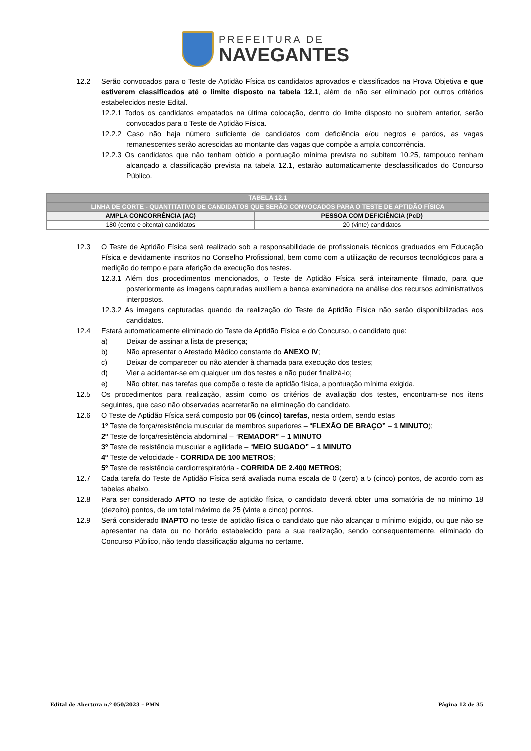PREFEITURA DE
NAVEGANTES
12.2 Serão convocados para o Teste de Aptidão Física os candidatos aprovados e classificados na Prova Objetiva e que estiverem classificados até o limite disposto na tabela 12.1, além de não ser eliminado por outros critérios estabelecidos neste Edital.
12.2.1 Todos os candidatos empatados na última colocação, dentro do limite disposto no subitem anterior, serão convocados para o Teste de Aptidão Física.
12.2.2 Caso não haja número suficiente de candidatos com deficiência e/ou negros e pardos, as vagas remanescentes serão acrescidas ao montante das vagas que compõe a ampla concorrência.
12.2.3 Os candidatos que não tenham obtido a pontuação mínima prevista no subitem 10.25, tampouco tenham alcançado a classificação prevista na tabela 12.1, estarão automaticamente desclassificados do Concurso Público.
| TABELA 12.1 | |
| --- | --- |
| LINHA DE CORTE - QUANTITATIVO DE CANDIDATOS QUE SERÃO CONVOCADOS PARA O TESTE DE APTIDÃO FÍSICA | |
| AMPLA CONCORRÊNCIA (AC) | PESSOA COM DEFICIÊNCIA (PcD) |
| 180 (cento e oitenta) candidatos | 20 (vinte) candidatos |
12.3 O Teste de Aptidão Física será realizado sob a responsabilidade de profissionais técnicos graduados em Educação Física e devidamente inscritos no Conselho Profissional, bem como com a utilização de recursos tecnológicos para a medição do tempo e para aferição da execução dos testes.
12.3.1 Além dos procedimentos mencionados, o Teste de Aptidão Física será inteiramente filmado, para que posteriormente as imagens capturadas auxiliem a banca examinadora na análise dos recursos administrativos interpostos.
12.3.2 As imagens capturadas quando da realização do Teste de Aptidão Física não serão disponibilizadas aos candidatos.
12.4 Estará automaticamente eliminado do Teste de Aptidão Física e do Concurso, o candidato que:
a) Deixar de assinar a lista de presença;
b) Não apresentar o Atestado Médico constante do ANEXO IV;
c) Deixar de comparecer ou não atender à chamada para execução dos testes;
d) Vier a acidentar-se em qualquer um dos testes e não puder finalizá-lo;
e) Não obter, nas tarefas que compõe o teste de aptidão física, a pontuação mínima exigida.
12.5 Os procedimentos para realização, assim como os critérios de avaliação dos testes, encontram-se nos itens seguintes, que caso não observadas acarretarão na eliminação do candidato.
12.6 O Teste de Aptidão Física será composto por 05 (cinco) tarefas, nesta ordem, sendo estas
1º Teste de força/resistência muscular de membros superiores – “FLEXÃO DE BRAÇO” – 1 MINUTO);
2º Teste de força/resistência abdominal – “REMADOR” – 1 MINUTO
3º Teste de resistência muscular e agilidade – “MEIO SUGADO” – 1 MINUTO
4º Teste de velocidade - CORRIDA DE 100 METROS;
5º Teste de resistência cardiorrespiratória - CORRIDA DE 2.400 METROS;
12.7 Cada tarefa do Teste de Aptidão Física será avaliada numa escala de 0 (zero) a 5 (cinco) pontos, de acordo com as tabelas abaixo.
12.8 Para ser considerado APTO no teste de aptidão física, o candidato deverá obter uma somatória de no mínimo 18 (dezoito) pontos, de um total máximo de 25 (vinte e cinco) pontos.
12.9 Será considerado INAPTO no teste de aptidão física o candidato que não alcançar o mínimo exigido, ou que não se apresentar na data ou no horário estabelecido para a sua realização, sendo consequentemente, eliminado do Concurso Público, não tendo classificação alguma no certame.
Edital de Abertura n.º 050/2023 – PMN Página 12 de 35